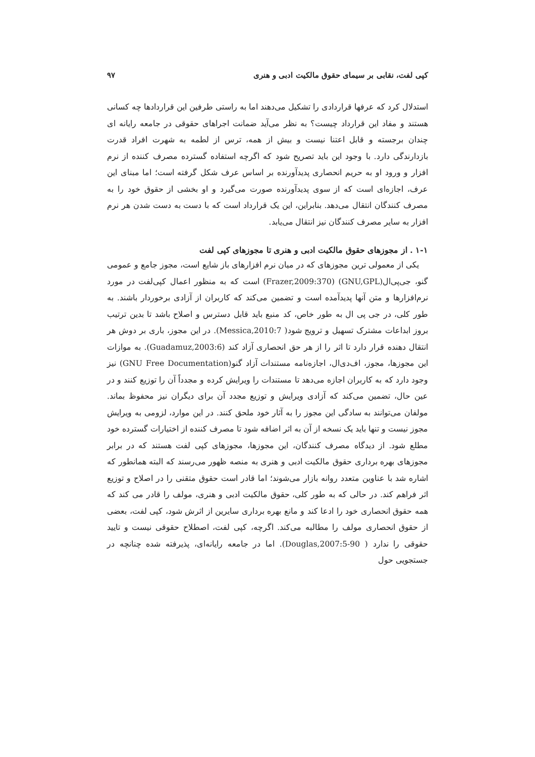کپی لفت، نقابی بر سیمای حقوق مالکیت ادبی و هنری ۹۷
استدلال کرد که عرفها قراردادی را تشکیل می‌دهند اما به راستی طرفین این قراردادها چه کسانی هستند و مفاد این قرارداد چیست؟ به نظر می‌آید ضمانت اجراهای حقوقی در جامعه رایانه ای چندان برجسته و قابل اعتنا نیست و بیش از همه، ترس از لطمه به شهرت افراد قدرت بازدارندگی دارد. با وجود این باید تصریح شود که اگرچه استفاده گسترده مصرف کننده از نرم افزار و ورود او به حریم انحصاری پدیدآورنده بر اساس عرف شکل گرفته است؛ اما مبنای این عرف، اجازه‌ای است که از سوی پدیدآورنده صورت می‌گیرد و او بخشی از حقوق خود را به مصرف کنندگان انتقال می‌دهد. بنابراین، این یک قرارداد است که با دست به دست شدن هر نرم افزار به سایر مصرف کنندگان نیز انتقال می‌یابد.
۱-۱ . از مجوزهای حقوق مالکیت ادبی و هنری تا مجوزهای کپی لفت
یکی از معمولی ترین مجوزهای که در میان نرم افزارهای باز شایع است، مجوز جامع و عمومی گنو، جی‌پی‌ال(GNU,GPL) (Frazer,2009:370) است که به منظور اعمال کپی‌لفت در مورد نرم‌افزارها و متن آنها پدیدآمده است و تضمین می‌کند که کاربران از آزادی برخوردار باشند. به طور کلی، در جی پی ال به طور خاص، کد منبع باید قابل دسترس و اصلاح باشد تا بدین ترتیب بروز ابداعات مشترک تسهیل و ترویج شود( Messica,2010:7). در این مجوز، باری بر دوش هر انتقال دهنده قرار دارد تا اثر را از هر حق انحصاری آزاد کند (Guadamuz,2003:6). به موازات این مجوزها، مجوز، اف‌دی‌ال، اجازه‌نامه مستندات آزاد گنو(GNU Free Documentation) نیز وجود دارد که به کاربران اجازه می‌دهد تا مستندات را ویرایش کرده و مجدداً آن را توزیع کنند و در عین حال، تضمین می‌کند که آزادی ویرایش و توزیع مجدد آن برای دیگران نیز محفوظ بماند. مولفان می‌توانند به سادگی این مجوز را به آثار خود ملحق کنند. در این موارد، لزومی به ویرایش مجوز نیست و تنها باید یک نسخه از آن به اثر اضافه شود تا مصرف کننده از اختیارات گسترده خود مطلع شود. از دیدگاه مصرف کنندگان، این مجوزها، مجوزهای کپی لفت هستند که در برابر مجوزهای بهره برداری حقوق مالکیت ادبی و هنری به منصه ظهور می‌رسند که البته همانطور که اشاره شد با عناوین متعدد روانه بازار می‌شوند؛ اما قادر است حقوق متقنی را در اصلاح و توزیع اثر فراهم کند. در حالی که به طور کلی، حقوق مالکیت ادبی و هنری، مولف را قادر می کند که همه حقوق انحصاری خود را ادعا کند و مانع بهره برداری سایرین از اثرش شود، کپی لفت، بعضی از حقوق انحصاری مولف را مطالبه می‌کند. اگرچه، کپی لفت، اصطلاح حقوقی نیست و تایید حقوقی را ندارد ( Douglas,2007:5-90). اما در جامعه رایانه‌ای، پذیرفته شده چنانچه در جستجویی حول